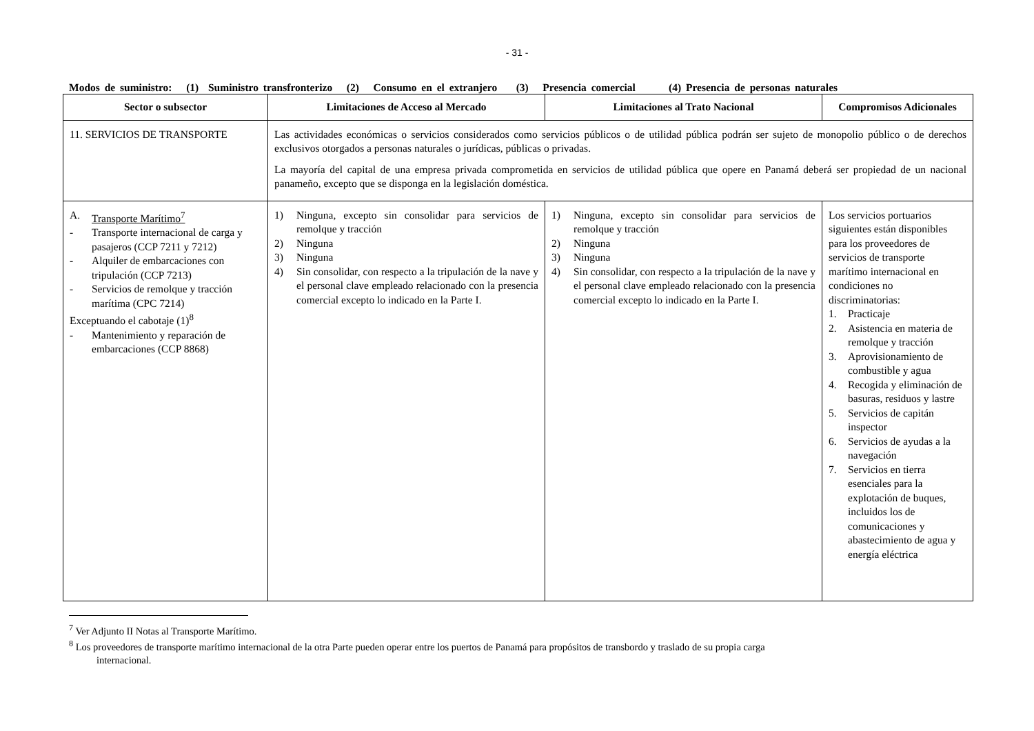- 31 -
Modos de suministro: (1) Suministro transfronterizo (2) Consumo en el extranjero (3) Presencia comercial (4) Presencia de personas naturales
| Sector o subsector | Limitaciones de Acceso al Mercado | Limitaciones al Trato Nacional | Compromisos Adicionales |
| --- | --- | --- | --- |
| 11. SERVICIOS DE TRANSPORTE | Las actividades económicas o servicios considerados como servicios públicos o de utilidad pública podrán ser sujeto de monopolio público o de derechos exclusivos otorgados a personas naturales o jurídicas, públicas o privadas. La mayoría del capital de una empresa privada comprometida en servicios de utilidad pública que opere en Panamá deberá ser propiedad de un nacional panameño, excepto que se disponga en la legislación doméstica. | | |
| A. Transporte Marítimo<sup>7</sup> - Transporte internacional de carga y pasajeros (CCP 7211 y 7212) - Alquiler de embarcaciones con tripulación (CCP 7213) - Servicios de remolque y tracción marítima (CPC 7214) Exceptuando el cabotaje (1)<sup>8</sup> - Mantenimiento y reparación de embarcaciones (CCP 8868) | 1) Ninguna, excepto sin consolidar para servicios de remolque y tracción 2) Ninguna 3) Ninguna 4) Sin consolidar, con respecto a la tripulación de la nave y el personal clave empleado relacionado con la presencia comercial excepto lo indicado en la Parte I. | 1) Ninguna, excepto sin consolidar para servicios de remolque y tracción 2) Ninguna 3) Ninguna 4) Sin consolidar, con respecto a la tripulación de la nave y el personal clave empleado relacionado con la presencia comercial excepto lo indicado en la Parte I. | Los servicios portuarios siguientes están disponibles para los proveedores de servicios de transporte marítimo internacional en condiciones no discriminatorias: 1. Practicaje 2. Asistencia en materia de remolque y tracción 3. Aprovisionamiento de combustible y agua 4. Recogida y eliminación de basuras, residuos y lastre 5. Servicios de capitán inspector 6. Servicios de ayudas a la navegación 7. Servicios en tierra esenciales para la explotación de buques, incluidos los de comunicaciones y abastecimiento de agua y energía eléctrica |
<sup>7</sup> Ver Adjunto II Notas al Transporte Marítimo.
<sup>8</sup> Los proveedores de transporte marítimo internacional de la otra Parte pueden operar entre los puertos de Panamá para propósitos de transbordo y traslado de su propia carga
internacional.